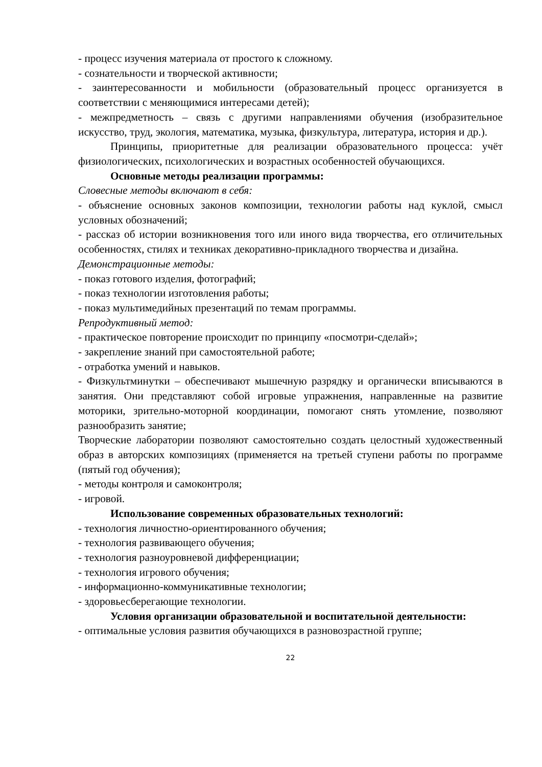- процесс изучения материала от простого к сложному.
- сознательности и творческой активности;
- заинтересованности и мобильности (образовательный процесс организуется в соответствии с меняющимися интересами детей);
- межпредметность – связь с другими направлениями обучения (изобразительное искусство, труд, экология, математика, музыка, физкультура, литература, история и др.).
Принципы, приоритетные для реализации образовательного процесса: учёт физиологических, психологических и возрастных особенностей обучающихся.
Основные методы реализации программы:
Словесные методы включают в себя:
- объяснение основных законов композиции, технологии работы над куклой, смысл условных обозначений;
- рассказ об истории возникновения того или иного вида творчества, его отличительных особенностях, стилях и техниках декоративно-прикладного творчества и дизайна.
Демонстрационные методы:
- показ готового изделия, фотографий;
- показ технологии изготовления работы;
- показ мультимедийных презентаций по темам программы.
Репродуктивный метод:
- практическое повторение происходит по принципу «посмотри-сделай»;
- закрепление знаний при самостоятельной работе;
- отработка умений и навыков.
- Физкультминутки – обеспечивают мышечную разрядку и органически вписываются в занятия. Они представляют собой игровые упражнения, направленные на развитие моторики, зрительно-моторной координации, помогают снять утомление, позволяют разнообразить занятие;
Творческие лаборатории позволяют самостоятельно создать целостный художественный образ в авторских композициях (применяется на третьей ступени работы по программе (пятый год обучения);
- методы контроля и самоконтроля;
- игровой.
Использование современных образовательных технологий:
- технология личностно-ориентированного обучения;
- технология развивающего обучения;
- технология разноуровневой дифференциации;
- технология игрового обучения;
- информационно-коммуникативные технологии;
- здоровьесберегающие технологии.
Условия организации образовательной и воспитательной деятельности:
- оптимальные условия развития обучающихся в разновозрастной группе;
22